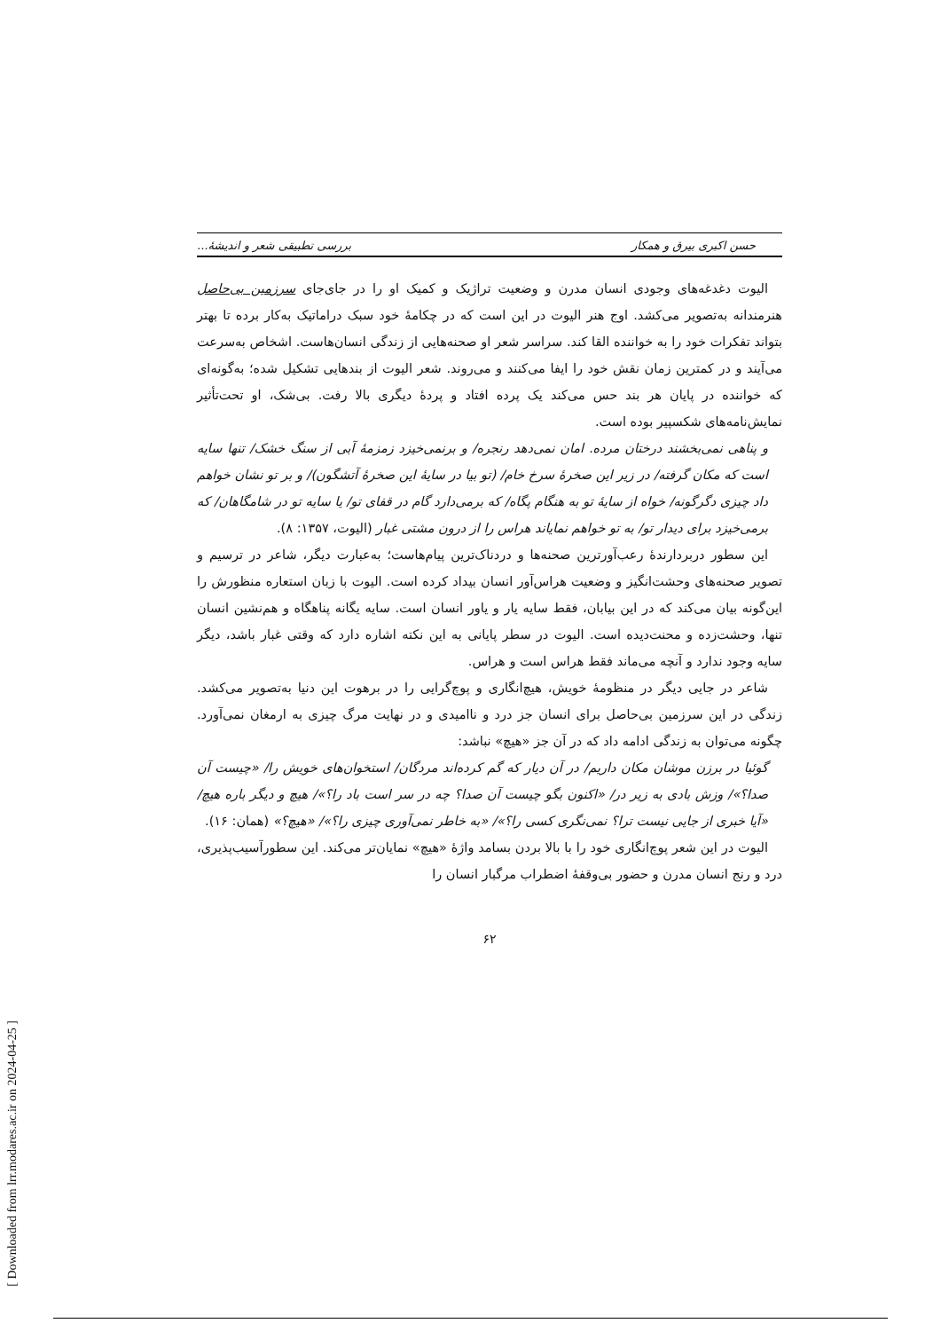حسن اکبری بیرق و همکار بررسی تطبیقی شعر و اندیشهٔ...
الیوت دغدغه‌های وجودی انسان مدرن و وضعیت تراژیک و کمیک او را در جای‌جای سرزمین بی‌حاصل هنرمندانه به‌تصویر می‌کشد. اوج هنر الیوت در این است که در چکامهٔ خود سبک دراماتیک به‌کار برده تا بهتر بتواند تفکرات خود را به خواننده القا کند. سراسر شعر او صحنه‌هایی از زندگی انسان‌هاست. اشخاص به‌سرعت می‌آیند و در کمترین زمان نقش خود را ایفا می‌کنند و می‌روند. شعر الیوت از بندهایی تشکیل شده؛ به‌گونه‌ای که خواننده در پایان هر بند حس می‌کند یک پرده افتاد و پردهٔ دیگری بالا رفت. بی‌شک، او تحت‌تأثیر نمایش‌نامه‌های شکسپیر بوده است.
و پناهی نمی‌بخشند درختان مرده. امان نمی‌دهد رنجره/ و برنمی‌خیزد زمزمهٔ آبی از سنگ خشک/ تنها سایه است که مکان گرفته/ در زیر این صخرهٔ سرخ خام/ (تو بیا در سایهٔ این صخرهٔ آتشگون)/ و بر تو نشان خواهم داد چیزی دگرگونه/ خواه از سایهٔ تو به هنگام پگاه/ که برمی‌دارد گام در قفای تو/ یا سایه تو در شامگاهان/ که برمی‌خیزد برای دیدار تو/ به تو خواهم نمایاند هراس را از درون مشتی غبار (الیوت، ۱۳۵۷: ۸).
این سطور دربردارندهٔ رعب‌آورترین صحنه‌ها و دردناک‌ترین پیام‌هاست؛ به‌عبارت دیگر، شاعر در ترسیم و تصویر صحنه‌های وحشت‌انگیز و وضعیت هراس‌آور انسان بیداد کرده است. الیوت با زبان استعاره منظورش را این‌گونه بیان می‌کند که در این بیابان، فقط سایه یار و یاور انسان است. سایه یگانه پناهگاه و هم‌نشین انسان تنها، وحشت‌زده و محنت‌دیده است. الیوت در سطر پایانی به این نکته اشاره دارد که وقتی غبار باشد، دیگر سایه وجود ندارد و آنچه می‌ماند فقط هراس است و هراس.
شاعر در جایی دیگر در منظومهٔ خویش، هیچ‌انگاری و پوچ‌گرایی را در برهوت این دنیا به‌تصویر می‌کشد. زندگی در این سرزمین بی‌حاصل برای انسان جز درد و ناامیدی و در نهایت مرگ چیزی به ارمغان نمی‌آورد. چگونه می‌توان به زندگی ادامه داد که در آن جز «هیچ» نباشد:
گوئیا در برزن موشان مکان داریم/ در آن دیار که گم کرده‌اند مردگان/ استخوان‌های خویش را/ «چیست آن صدا؟»/ وزش بادی به زیر در/ «اکنون بگو چیست آن صدا؟ چه در سر است باد را؟»/ هیچ و دیگر باره هیچ/ «آیا خبری از جایی نیست ترا؟ نمی‌نگری کسی را؟»/ «به خاطر نمی‌آوری چیزی را؟»/ «هیچ؟» (همان: ۱۶).
الیوت در این شعر پوچ‌انگاری خود را با بالا بردن بسامد واژهٔ «هیچ» نمایان‌تر می‌کند. این سطورآسیب‌پذیری، درد و رنج انسان مدرن و حضور بی‌وقفهٔ اضطراب مرگبار انسان را
۶۲
[ Downloaded from lrr.modares.ac.ir on 2024-04-25 ]